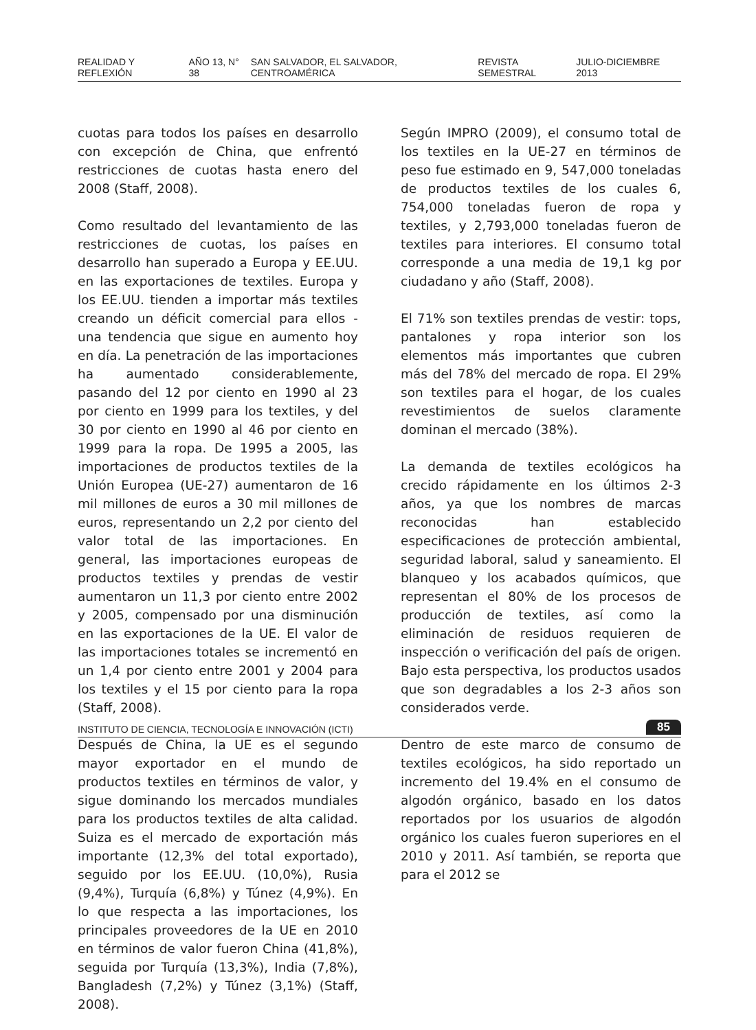REALIDAD Y REFLEXIÓN AÑO 13, N° 38 SAN SALVADOR, EL SALVADOR, CENTROAMÉRICA REVISTA SEMESTRAL JULIO-DICIEMBRE 2013
cuotas para todos los países en desarrollo con excepción de China, que enfrentó restricciones de cuotas hasta enero del 2008 (Staff, 2008).
Como resultado del levantamiento de las restricciones de cuotas, los países en desarrollo han superado a Europa y EE.UU. en las exportaciones de textiles. Europa y los EE.UU. tienden a importar más textiles creando un déficit comercial para ellos - una tendencia que sigue en aumento hoy en día. La penetración de las importaciones ha aumentado considerablemente, pasando del 12 por ciento en 1990 al 23 por ciento en 1999 para los textiles, y del 30 por ciento en 1990 al 46 por ciento en 1999 para la ropa. De 1995 a 2005, las importaciones de productos textiles de la Unión Europea (UE-27) aumentaron de 16 mil millones de euros a 30 mil millones de euros, representando un 2,2 por ciento del valor total de las importaciones. En general, las importaciones europeas de productos textiles y prendas de vestir aumentaron un 11,3 por ciento entre 2002 y 2005, compensado por una disminución en las exportaciones de la UE. El valor de las importaciones totales se incrementó en un 1,4 por ciento entre 2001 y 2004 para los textiles y el 15 por ciento para la ropa (Staff, 2008).
Después de China, la UE es el segundo mayor exportador en el mundo de productos textiles en términos de valor, y sigue dominando los mercados mundiales para los productos textiles de alta calidad. Suiza es el mercado de exportación más importante (12,3% del total exportado), seguido por los EE.UU. (10,0%), Rusia (9,4%), Turquía (6,8%) y Túnez (4,9%). En lo que respecta a las importaciones, los principales proveedores de la UE en 2010 en términos de valor fueron China (41,8%), seguida por Turquía (13,3%), India (7,8%), Bangladesh (7,2%) y Túnez (3,1%) (Staff, 2008).
Según IMPRO (2009), el consumo total de los textiles en la UE-27 en términos de peso fue estimado en 9, 547,000 toneladas de productos textiles de los cuales 6, 754,000 toneladas fueron de ropa y textiles, y 2,793,000 toneladas fueron de textiles para interiores. El consumo total corresponde a una media de 19,1 kg por ciudadano y año (Staff, 2008).
El 71% son textiles prendas de vestir: tops, pantalones y ropa interior son los elementos más importantes que cubren más del 78% del mercado de ropa. El 29% son textiles para el hogar, de los cuales revestimientos de suelos claramente dominan el mercado (38%).
La demanda de textiles ecológicos ha crecido rápidamente en los últimos 2-3 años, ya que los nombres de marcas reconocidas han establecido especificaciones de protección ambiental, seguridad laboral, salud y saneamiento. El blanqueo y los acabados químicos, que representan el 80% de los procesos de producción de textiles, así como la eliminación de residuos requieren de inspección o verificación del país de origen. Bajo esta perspectiva, los productos usados que son degradables a los 2-3 años son considerados verde.
Dentro de este marco de consumo de textiles ecológicos, ha sido reportado un incremento del 19.4% en el consumo de algodón orgánico, basado en los datos reportados por los usuarios de algodón orgánico los cuales fueron superiores en el 2010 y 2011. Así también, se reporta que para el 2012 se
INSTITUTO DE CIENCIA, TECNOLOGÍA E INNOVACIÓN (ICTI) 85